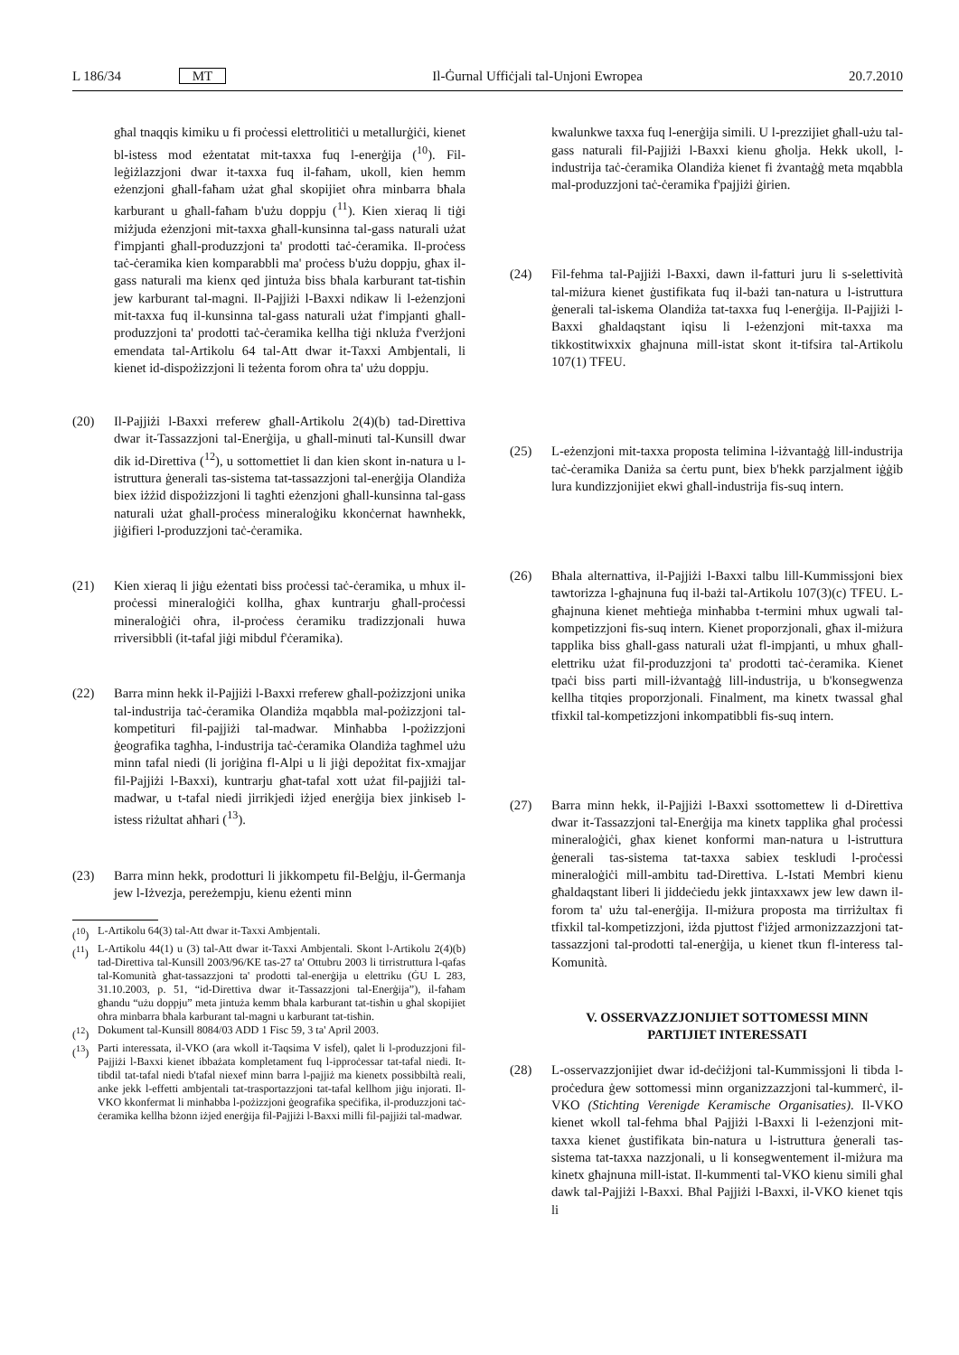L 186/34 MT Il-Ġurnal Uffiċjali tal-Unjoni Ewropea 20.7.2010
għal tnaqqis kimiku u fi proċessi elettrolitiċi u metallurġiċi, kienet bl-istess mod eżentatat mit-taxxa fuq l-enerġija (<sup>10</sup>). Fil-leġiżlazzjoni dwar it-taxxa fuq il-faħam, ukoll, kien hemm eżenzjoni għall-faħam użat għal skopijiet oħra minbarra bħala karburant u għall-faħam b'użu doppju (<sup>11</sup>). Kien xieraq li tiġi miżjuda eżenzjoni mit-taxxa għall-kunsinna tal-gass naturali użat f'impjanti għall-produzzjoni ta' prodotti taċ-ċeramika. Il-proċess taċ-ċeramika kien komparabbli ma' proċess b'użu doppju, għax il-gass naturali ma kienx qed jintuża biss bħala karburant tat-tisħin jew karburant tal-magni. Il-Pajjiżi l-Baxxi ndikaw li l-eżenzjoni mit-taxxa fuq il-kunsinna tal-gass naturali użat f'impjanti għall-produzzjoni ta' prodotti taċ-ċeramika kellha tiġi nkluża f'verżjoni emendata tal-Artikolu 64 tal-Att dwar it-Taxxi Ambjentali, li kienet id-dispożizzjoni li teżenta forom oħra ta' użu doppju.
(20) Il-Pajjiżi l-Baxxi rreferew għall-Artikolu 2(4)(b) tad-Direttiva dwar it-Tassazzjoni tal-Enerġija, u għall-minuti tal-Kunsill dwar dik id-Direttiva (<sup>12</sup>), u sottomettiet li dan kien skont in-natura u l-istruttura ġenerali tas-sistema tat-tassazzjoni tal-enerġija Olandiża biex iżżid dispożizzjoni li tagħti eżenzjoni għall-kunsinna tal-gass naturali użat għall-proċess mineraloġiku kkonċernat hawnhekk, jiġifieri l-produzzjoni taċ-ċeramika.
(21) Kien xieraq li jiġu eżentati biss proċessi taċ-ċeramika, u mhux il-proċessi mineraloġiċi kollha, għax kuntrarju għall-proċessi mineraloġiċi oħra, il-proċess ċeramiku tradizzjonali huwa rriversibbli (it-tafal jiġi mibdul f'ċeramika).
(22) Barra minn hekk il-Pajjiżi l-Baxxi rreferew għall-pożizzjoni unika tal-industrija taċ-ċeramika Olandiża mqabbla mal-pożizzjoni tal-kompetituri fil-pajjiżi tal-madwar. Minħabba l-pożizzjoni ġeografika tagħha, l-industrija taċ-ċeramika Olandiża tagħmel użu minn tafal niedi (li joriġina fl-Alpi u li jiġi depożitat fix-xmajjar fil-Pajjiżi l-Baxxi), kuntrarju għat-tafal xott użat fil-pajjiżi tal-madwar, u t-tafal niedi jirrikjedi iżjed enerġija biex jinkiseb l-istess riżultat aħħari (<sup>13</sup>).
(23) Barra minn hekk, prodotturi li jikkompetu fil-Belġju, il-Ġermanja jew l-Iżvezja, pereżempju, kienu eżenti minn
(<sup>10</sup>) L-Artikolu 64(3) tal-Att dwar it-Taxxi Ambjentali.
(<sup>11</sup>) L-Artikolu 44(1) u (3) tal-Att dwar it-Taxxi Ambjentali. Skont l-Artikolu 2(4)(b) tad-Direttiva tal-Kunsill 2003/96/KE tas-27 ta' Ottubru 2003 li tirristruttura l-qafas tal-Komunità għat-tassazzjoni ta' prodotti tal-enerġija u elettriku (ĠU L 283, 31.10.2003, p. 51, “id-Direttiva dwar it-Tassazzjoni tal-Enerġija”), il-faħam għandu “użu doppju” meta jintuża kemm bħala karburant tat-tisħin u għal skopijiet oħra minbarra bħala karburant tal-magni u karburant tat-tisħin.
(<sup>12</sup>) Dokument tal-Kunsill 8084/03 ADD 1 Fisc 59, 3 ta' April 2003.
(<sup>13</sup>) Parti interessata, il-VKO (ara wkoll it-Taqsima V isfel), qalet li l-produzzjoni fil-Pajjiżi l-Baxxi kienet ibbażata kompletament fuq l-ipproċessar tat-tafal niedi. It-tibdil tat-tafal niedi b'tafal niexef minn barra l-pajjiż ma kienetx possibbiltà reali, anke jekk l-effetti ambjentali tat-trasportazzjoni tat-tafal kellhom jiġu injorati. Il-VKO kkonfermat li minħabba l-pożizzjoni ġeografika speċifika, il-produzzjoni taċ-ċeramika kellha bżonn iżjed enerġija fil-Pajjiżi l-Baxxi milli fil-pajjiżi tal-madwar.
kwalunkwe taxxa fuq l-enerġija simili. U l-prezzijiet għall-użu tal-gass naturali fil-Pajjiżi l-Baxxi kienu għolja. Hekk ukoll, l-industrija taċ-ċeramika Olandiża kienet fi żvantaġġ meta mqabbla mal-produzzjoni taċ-ċeramika f'pajjiżi ġirien.
(24) Fil-fehma tal-Pajjiżi l-Baxxi, dawn il-fatturi juru li s-selettività tal-miżura kienet ġustifikata fuq il-bażi tan-natura u l-istruttura ġenerali tal-iskema Olandiża tat-taxxa fuq l-enerġija. Il-Pajjiżi l-Baxxi għaldaqstant iqisu li l-eżenzjoni mit-taxxa ma tikkostitwixxix għajnuna mill-istat skont it-tifsira tal-Artikolu 107(1) TFEU.
(25) L-eżenzjoni mit-taxxa proposta telimina l-iżvantaġġ lill-industrija taċ-ċeramika Daniża sa ċertu punt, biex b'hekk parzjalment iġġib lura kundizzjonijiet ekwi għall-industrija fis-suq intern.
(26) Bħala alternattiva, il-Pajjiżi l-Baxxi talbu lill-Kummissjoni biex tawtorizza l-għajnuna fuq il-bażi tal-Artikolu 107(3)(c) TFEU. L-għajnuna kienet meħtieġa minħabba t-termini mhux ugwali tal-kompetizzjoni fis-suq intern. Kienet proporzjonali, għax il-miżura tapplika biss għall-gass naturali użat fl-impjanti, u mhux għall-elettriku użat fil-produzzjoni ta' prodotti taċ-ċeramika. Kienet tpaċi biss parti mill-iżvantaġġ lill-industrija, u b'konsegwenza kellha titqies proporzjonali. Finalment, ma kinetx twassal għal tfixkil tal-kompetizzjoni inkompatibbli fis-suq intern.
(27) Barra minn hekk, il-Pajjiżi l-Baxxi ssottomettew li d-Direttiva dwar it-Tassazzjoni tal-Enerġija ma kinetx tapplika għal proċessi mineraloġiċi, għax kienet konformi man-natura u l-istruttura ġenerali tas-sistema tat-taxxa sabiex teskludi l-proċessi mineraloġiċi mill-ambitu tad-Direttiva. L-Istati Membri kienu għaldaqstant liberi li jiddeċiedu jekk jintaxxawx jew lew dawn il-forom ta' użu tal-enerġija. Il-miżura proposta ma tirriżultax fi tfixkil tal-kompetizzjoni, iżda pjuttost f'iżjed armonizzazzjoni tat-tassazzjoni tal-prodotti tal-enerġija, u kienet tkun fl-interess tal-Komunità.
V. OSSERVAZZJONIJIET SOTTOMESSI MINN PARTIJIET INTERESSATI
(28) L-osservazzjonijiet dwar id-deċiżjoni tal-Kummissjoni li tibda l-proċedura ġew sottomessi minn organizzazzjoni tal-kummerċ, il-VKO (Stichting Verenigde Keramische Organisaties). Il-VKO kienet wkoll tal-fehma bħal Pajjiżi l-Baxxi li l-eżenzjoni mit-taxxa kienet ġustifikata bin-natura u l-istruttura ġenerali tas-sistema tat-taxxa nazzjonali, u li konsegwentement il-miżura ma kinetx għajnuna mill-istat. Il-kummenti tal-VKO kienu simili għal dawk tal-Pajjiżi l-Baxxi. Bħal Pajjiżi l-Baxxi, il-VKO kienet tqis li